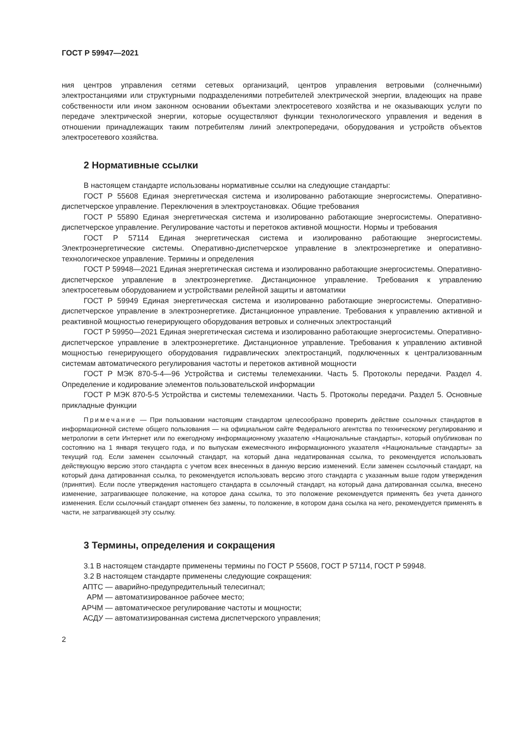ГОСТ Р 59947—2021
ния центров управления сетями сетевых организаций, центров управления ветровыми (солнечными) электростанциями или структурными подразделениями потребителей электрической энергии, владеющих на праве собственности или ином законном основании объектами электросетевого хозяйства и не оказывающих услуги по передаче электрической энергии, которые осуществляют функции технологического управления и ведения в отношении принадлежащих таким потребителям линий электропередачи, оборудования и устройств объектов электросетевого хозяйства.
2 Нормативные ссылки
В настоящем стандарте использованы нормативные ссылки на следующие стандарты:
ГОСТ Р 55608 Единая энергетическая система и изолированно работающие энергосистемы. Оперативно-диспетчерское управление. Переключения в электроустановках. Общие требования
ГОСТ Р 55890 Единая энергетическая система и изолированно работающие энергосистемы. Оперативно-диспетчерское управление. Регулирование частоты и перетоков активной мощности. Нормы и требования
ГОСТ Р 57114 Единая энергетическая система и изолированно работающие энергосистемы. Электроэнергетические системы. Оперативно-диспетчерское управление в электроэнергетике и оперативно-технологическое управление. Термины и определения
ГОСТ Р 59948—2021 Единая энергетическая система и изолированно работающие энергосистемы. Оперативно-диспетчерское управление в электроэнергетике. Дистанционное управление. Требования к управлению электросетевым оборудованием и устройствами релейной защиты и автоматики
ГОСТ Р 59949 Единая энергетическая система и изолированно работающие энергосистемы. Оперативно-диспетчерское управление в электроэнергетике. Дистанционное управление. Требования к управлению активной и реактивной мощностью генерирующего оборудования ветровых и солнечных электростанций
ГОСТ Р 59950—2021 Единая энергетическая система и изолированно работающие энергосистемы. Оперативно-диспетчерское управление в электроэнергетике. Дистанционное управление. Требования к управлению активной мощностью генерирующего оборудования гидравлических электростанций, подключенных к централизованным системам автоматического регулирования частоты и перетоков активной мощности
ГОСТ Р МЭК 870-5-4—96 Устройства и системы телемеханики. Часть 5. Протоколы передачи. Раздел 4. Определение и кодирование элементов пользовательской информации
ГОСТ Р МЭК 870-5-5 Устройства и системы телемеханики. Часть 5. Протоколы передачи. Раздел 5. Основные прикладные функции
Примечание — При пользовании настоящим стандартом целесообразно проверить действие ссылочных стандартов в информационной системе общего пользования — на официальном сайте Федерального агентства по техническому регулированию и метрологии в сети Интернет или по ежегодному информационному указателю «Национальные стандарты», который опубликован по состоянию на 1 января текущего года, и по выпускам ежемесячного информационного указателя «Национальные стандарты» за текущий год. Если заменен ссылочный стандарт, на который дана недатированная ссылка, то рекомендуется использовать действующую версию этого стандарта с учетом всех внесенных в данную версию изменений. Если заменен ссылочный стандарт, на который дана датированная ссылка, то рекомендуется использовать версию этого стандарта с указанным выше годом утверждения (принятия). Если после утверждения настоящего стандарта в ссылочный стандарт, на который дана датированная ссылка, внесено изменение, затрагивающее положение, на которое дана ссылка, то это положение рекомендуется применять без учета данного изменения. Если ссылочный стандарт отменен без замены, то положение, в котором дана ссылка на него, рекомендуется применять в части, не затрагивающей эту ссылку.
3 Термины, определения и сокращения
3.1 В настоящем стандарте применены термины по ГОСТ Р 55608, ГОСТ Р 57114, ГОСТ Р 59948.
3.2 В настоящем стандарте применены следующие сокращения:
АПТС — аварийно-предупредительный телесигнал;
АРМ — автоматизированное рабочее место;
АРЧМ — автоматическое регулирование частоты и мощности;
АСДУ — автоматизированная система диспетчерского управления;
2